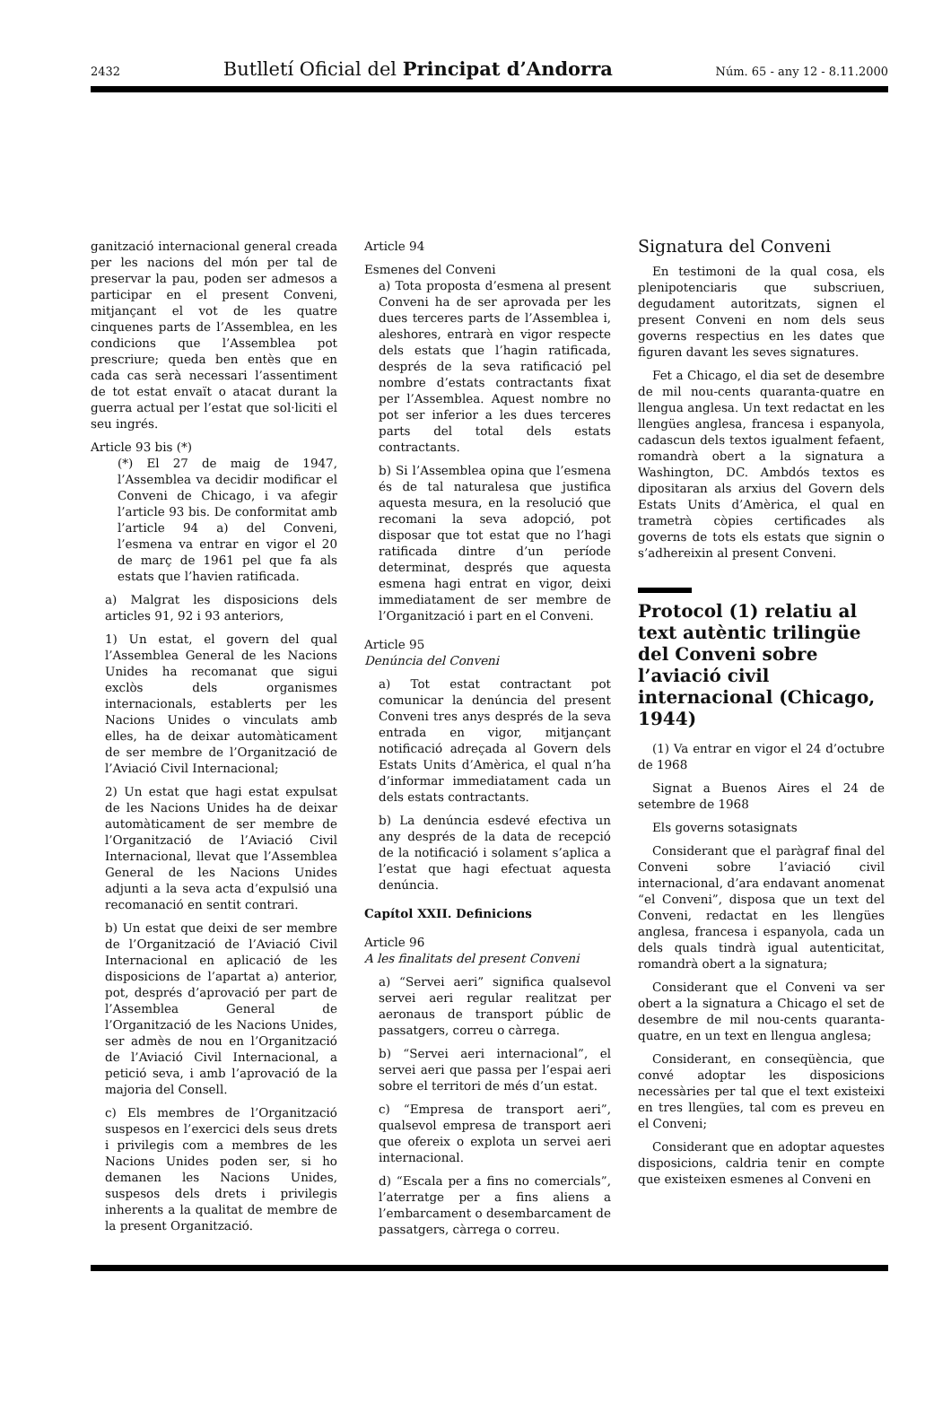2432 Butlletí Oficial del Principat d’Andorra Núm. 65 - any 12 - 8.11.2000
ganització internacional general creada per les nacions del món per tal de preservar la pau, poden ser admesos a participar en el present Conveni, mitjançant el vot de les quatre cinquenes parts de l’Assemblea, en les condicions que l’Assemblea pot prescriure; queda ben entès que en cada cas serà necessari l’assentiment de tot estat envaït o atacat durant la guerra actual per l’estat que sol·liciti el seu ingrés.
Article 93 bis (*)
(*) El 27 de maig de 1947, l’Assemblea va decidir modificar el Conveni de Chicago, i va afegir l’article 93 bis. De conformitat amb l’article 94 a) del Conveni, l’esmena va entrar en vigor el 20 de març de 1961 pel que fa als estats que l’havien ratificada.
a) Malgrat les disposicions dels articles 91, 92 i 93 anteriors,
1) Un estat, el govern del qual l’Assemblea General de les Nacions Unides ha recomanat que sigui exclòs dels organismes internacionals, establerts per les Nacions Unides o vinculats amb elles, ha de deixar automàticament de ser membre de l’Organització de l’Aviació Civil Internacional;
2) Un estat que hagi estat expulsat de les Nacions Unides ha de deixar automàticament de ser membre de l’Organització de l’Aviació Civil Internacional, llevat que l’Assemblea General de les Nacions Unides adjunti a la seva acta d’expulsió una recomanació en sentit contrari.
b) Un estat que deixi de ser membre de l’Organització de l’Aviació Civil Internacional en aplicació de les disposicions de l’apartat a) anterior, pot, després d’aprovació per part de l’Assemblea General de l’Organització de les Nacions Unides, ser admès de nou en l’Organització de l’Aviació Civil Internacional, a petició seva, i amb l’aprovació de la majoria del Consell.
c) Els membres de l’Organització suspesos en l’exercici dels seus drets i privilegis com a membres de les Nacions Unides poden ser, si ho demanen les Nacions Unides, suspesos dels drets i privilegis inherents a la qualitat de membre de la present Organització.
Article 94
Esmenes del Conveni
a) Tota proposta d’esmena al present Conveni ha de ser aprovada per les dues terceres parts de l’Assemblea i, aleshores, entrarà en vigor respecte dels estats que l’hagin ratificada, després de la seva ratificació pel nombre d’estats contractants fixat per l’Assemblea. Aquest nombre no pot ser inferior a les dues terceres parts del total dels estats contractants.
b) Si l’Assemblea opina que l’esmena és de tal naturalesa que justifica aquesta mesura, en la resolució que recomani la seva adopció, pot disposar que tot estat que no l’hagi ratificada dintre d’un període determinat, després que aquesta esmena hagi entrat en vigor, deixi immediatament de ser membre de l’Organització i part en el Conveni.
Article 95
Denúncia del Conveni
a) Tot estat contractant pot comunicar la denúncia del present Conveni tres anys després de la seva entrada en vigor, mitjançant notificació adreçada al Govern dels Estats Units d’Amèrica, el qual n’ha d’informar immediatament cada un dels estats contractants.
b) La denúncia esdevé efectiva un any després de la data de recepció de la notificació i solament s’aplica a l’estat que hagi efectuat aquesta denúncia.
Capítol XXII. Definicions
Article 96
A les finalitats del present Conveni
a) “Servei aeri” significa qualsevol servei aeri regular realitzat per aeronaus de transport públic de passatgers, correu o càrrega.
b) “Servei aeri internacional”, el servei aeri que passa per l’espai aeri sobre el territori de més d’un estat.
c) “Empresa de transport aeri”, qualsevol empresa de transport aeri que ofereix o explota un servei aeri internacional.
d) “Escala per a fins no comercials”, l’aterratge per a fins aliens a l’embarcament o desembarcament de passatgers, càrrega o correu.
Signatura del Conveni
En testimoni de la qual cosa, els plenipotenciaris que subscriuen, degudament autoritzats, signen el present Conveni en nom dels seus governs respectius en les dates que figuren davant les seves signatures.
Fet a Chicago, el dia set de desembre de mil nou-cents quaranta-quatre en llengua anglesa. Un text redactat en les llengües anglesa, francesa i espanyola, cadascun dels textos igualment fefaent, romandrà obert a la signatura a Washington, DC. Ambdós textos es dipositaran als arxius del Govern dels Estats Units d’Amèrica, el qual en trametrà còpies certificades als governs de tots els estats que signin o s’adhereixin al present Conveni.
Protocol (1) relatiu al text autèntic trilingüe del Conveni sobre l’aviació civil internacional (Chicago, 1944)
(1) Va entrar en vigor el 24 d’octubre de 1968
Signat a Buenos Aires el 24 de setembre de 1968
Els governs sotasignats
Considerant que el paràgraf final del Conveni sobre l’aviació civil internacional, d’ara endavant anomenat “el Conveni”, disposa que un text del Conveni, redactat en les llengües anglesa, francesa i espanyola, cada un dels quals tindrà igual autenticitat, romandrà obert a la signatura;
Considerant que el Conveni va ser obert a la signatura a Chicago el set de desembre de mil nou-cents quaranta-quatre, en un text en llengua anglesa;
Considerant, en conseqüència, que convé adoptar les disposicions necessàries per tal que el text existeixi en tres llengües, tal com es preveu en el Conveni;
Considerant que en adoptar aquestes disposicions, caldria tenir en compte que existeixen esmenes al Conveni en